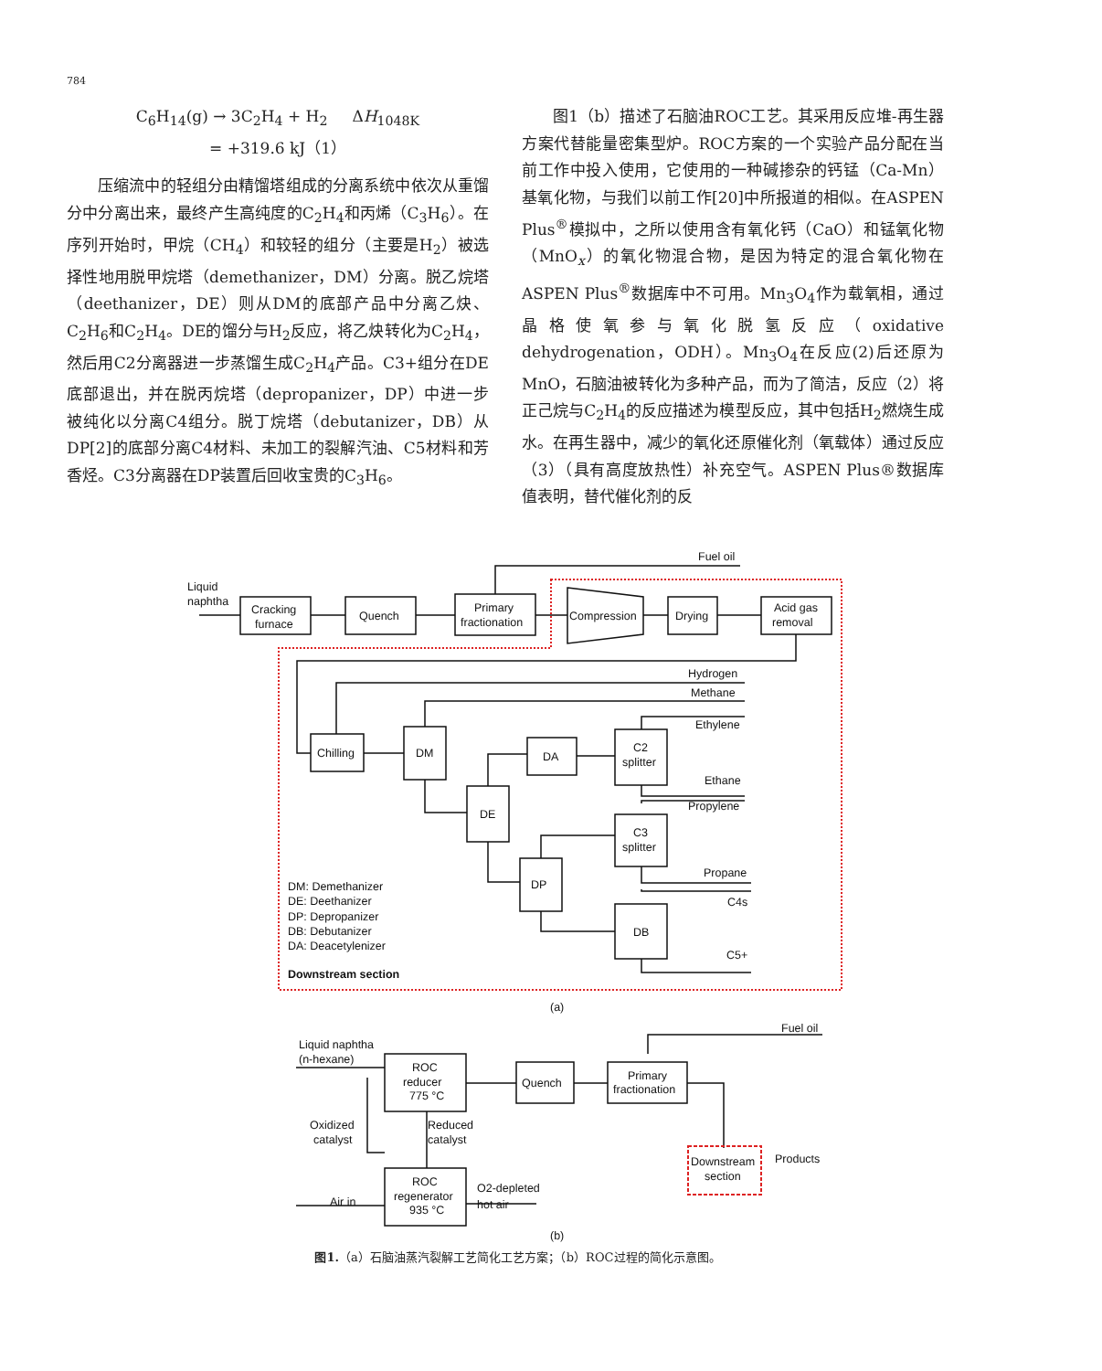784
C<sub>6</sub>H<sub>14</sub>(g) → 3C<sub>2</sub>H<sub>4</sub> + H<sub>2</sub> ΔH<sub>1048K</sub> = +319.6 kJ（1）
压缩流中的轻组分由精馏塔组成的分离系统中依次从重馏分中分离出来，最终产生高纯度的C<sub>2</sub>H<sub>4</sub>和丙烯（C<sub>3</sub>H<sub>6</sub>）。在序列开始时，甲烷（CH<sub>4</sub>）和较轻的组分（主要是H<sub>2</sub>）被选择性地用脱甲烷塔（demethanizer，DM）分离。脱乙烷塔（deethanizer，DE）则从DM的底部产品中分离乙炔、C<sub>2</sub>H<sub>6</sub>和C<sub>2</sub>H<sub>4</sub>。DE的馏分与H<sub>2</sub>反应，将乙炔转化为C<sub>2</sub>H<sub>4</sub>，然后用C2分离器进一步蒸馏生成C<sub>2</sub>H<sub>4</sub>产品。C3+组分在DE底部退出，并在脱丙烷塔（depropanizer，DP）中进一步被纯化以分离C4组分。脱丁烷塔（debutanizer，DB）从DP[2]的底部分离C4材料、未加工的裂解汽油、C5材料和芳香烃。C3分离器在DP装置后回收宝贵的C<sub>3</sub>H<sub>6</sub>。
图1（b）描述了石脑油ROC工艺。其采用反应堆-再生器方案代替能量密集型炉。ROC方案的一个实验产品分配在当前工作中投入使用，它使用的一种碱掺杂的钙锰（Ca-Mn）基氧化物，与我们以前工作[20]中所报道的相似。在ASPEN Plus<sup>®</sup>模拟中，之所以使用含有氧化钙（CaO）和锰氧化物（MnO<sub>x</sub>）的氧化物混合物，是因为特定的混合氧化物在ASPEN Plus<sup>®</sup>数据库中不可用。Mn<sub>3</sub>O<sub>4</sub>作为载氧相，通过晶格使氧参与氧化脱氢反应（oxidative dehydrogenation，ODH）。Mn<sub>3</sub>O<sub>4</sub>在反应(2)后还原为MnO，石脑油被转化为多种产品，而为了简洁，反应（2）将正己烷与C<sub>2</sub>H<sub>4</sub>的反应描述为模型反应，其中包括H<sub>2</sub>燃烧生成水。在再生器中，减少的氧化还原催化剂（氧载体）通过反应（3）（具有高度放热性）补充空气。ASPEN Plus®数据库值表明，替代催化剂的反
Liquid
naphtha
Cracking
furnace
Quench
Primary
fractionation
Compression
Drying
Acid gas
removal
Fuel oil
Hydrogen
Methane
Ethylene
Chilling
DM
DA
C2
splitter
Ethane
DE
Propylene
C3
splitter
Propane
DP
C4s
DB
C5+
DM: Demethanizer
DE: Deethanizer
DP: Depropanizer
DB: Debutanizer
DA: Deacetylenizer
Downstream section
(a)
Liquid naphtha
(n-hexane)
ROC
reducer
775 °C
Quench
Primary
fractionation
Fuel oil
Oxidized
catalyst
Reduced
catalyst
Downstream
section
Products
ROC
regenerator
935 °C
Air in
O2-depleted
hot air
(b)
图1.（a）石脑油蒸汽裂解工艺简化工艺方案；（b）ROC过程的简化示意图。